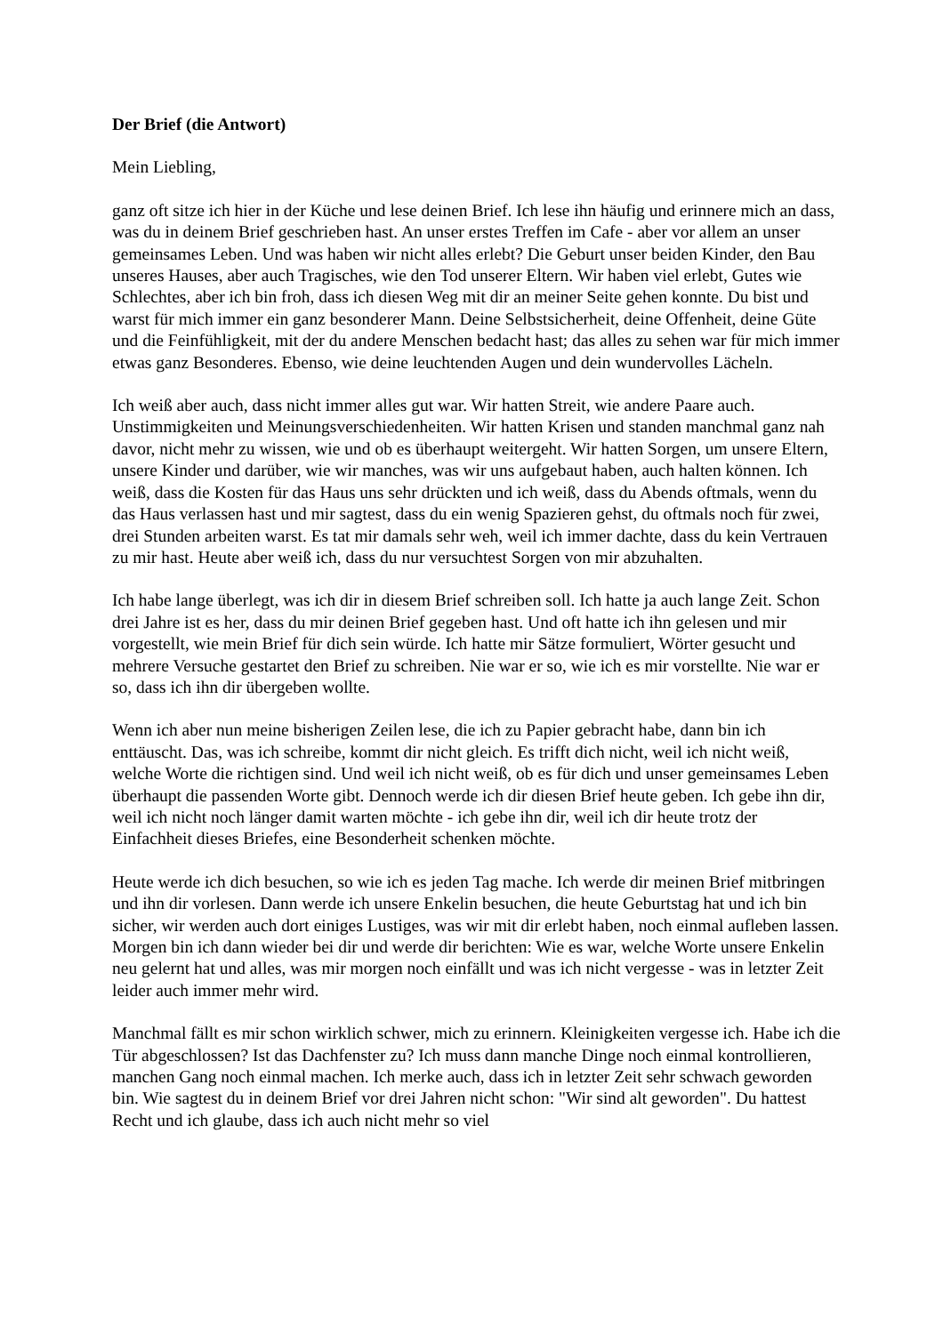Der Brief (die Antwort)
Mein Liebling,
ganz oft sitze ich hier in der Küche und lese deinen Brief. Ich lese ihn häufig und erinnere mich an dass, was du in deinem Brief geschrieben hast. An unser erstes Treffen im Cafe - aber vor allem an unser gemeinsames Leben. Und was haben wir nicht alles erlebt? Die Geburt unser beiden Kinder, den Bau unseres Hauses, aber auch Tragisches, wie den Tod unserer Eltern. Wir haben viel erlebt, Gutes wie Schlechtes, aber ich bin froh, dass ich diesen Weg mit dir an meiner Seite gehen konnte. Du bist und warst für mich immer ein ganz besonderer Mann. Deine Selbstsicherheit, deine Offenheit, deine Güte und die Feinfühligkeit, mit der du andere Menschen bedacht hast; das alles zu sehen war für mich immer etwas ganz Besonderes. Ebenso, wie deine leuchtenden Augen und dein wundervolles Lächeln.
Ich weiß aber auch, dass nicht immer alles gut war. Wir hatten Streit, wie andere Paare auch. Unstimmigkeiten und Meinungsverschiedenheiten. Wir hatten Krisen und standen manchmal ganz nah davor, nicht mehr zu wissen, wie und ob es überhaupt weitergeht. Wir hatten Sorgen, um unsere Eltern, unsere Kinder und darüber, wie wir manches, was wir uns aufgebaut haben, auch halten können. Ich weiß, dass die Kosten für das Haus uns sehr drückten und ich weiß, dass du Abends oftmals, wenn du das Haus verlassen hast und mir sagtest, dass du ein wenig Spazieren gehst, du oftmals noch für zwei, drei Stunden arbeiten warst. Es tat mir damals sehr weh, weil ich immer dachte, dass du kein Vertrauen zu mir hast. Heute aber weiß ich, dass du nur versuchtest Sorgen von mir abzuhalten.
Ich habe lange überlegt, was ich dir in diesem Brief schreiben soll. Ich hatte ja auch lange Zeit. Schon drei Jahre ist es her, dass du mir deinen Brief gegeben hast. Und oft hatte ich ihn gelesen und mir vorgestellt, wie mein Brief für dich sein würde. Ich hatte mir Sätze formuliert, Wörter gesucht und mehrere Versuche gestartet den Brief zu schreiben. Nie war er so, wie ich es mir vorstellte. Nie war er so, dass ich ihn dir übergeben wollte.
Wenn ich aber nun meine bisherigen Zeilen lese, die ich zu Papier gebracht habe, dann bin ich enttäuscht. Das, was ich schreibe, kommt dir nicht gleich. Es trifft dich nicht, weil ich nicht weiß, welche Worte die richtigen sind. Und weil ich nicht weiß, ob es für dich und unser gemeinsames Leben überhaupt die passenden Worte gibt. Dennoch werde ich dir diesen Brief heute geben. Ich gebe ihn dir, weil ich nicht noch länger damit warten möchte - ich gebe ihn dir, weil ich dir heute trotz der Einfachheit dieses Briefes, eine Besonderheit schenken möchte.
Heute werde ich dich besuchen, so wie ich es jeden Tag mache. Ich werde dir meinen Brief mitbringen und ihn dir vorlesen. Dann werde ich unsere Enkelin besuchen, die heute Geburtstag hat und ich bin sicher, wir werden auch dort einiges Lustiges, was wir mit dir erlebt haben, noch einmal aufleben lassen. Morgen bin ich dann wieder bei dir und werde dir berichten: Wie es war, welche Worte unsere Enkelin neu gelernt hat und alles, was mir morgen noch einfällt und was ich nicht vergesse - was in letzter Zeit leider auch immer mehr wird.
Manchmal fällt es mir schon wirklich schwer, mich zu erinnern. Kleinigkeiten vergesse ich. Habe ich die Tür abgeschlossen? Ist das Dachfenster zu? Ich muss dann manche Dinge noch einmal kontrollieren, manchen Gang noch einmal machen. Ich merke auch, dass ich in letzter Zeit sehr schwach geworden bin. Wie sagtest du in deinem Brief vor drei Jahren nicht schon: "Wir sind alt geworden". Du hattest Recht und ich glaube, dass ich auch nicht mehr so viel